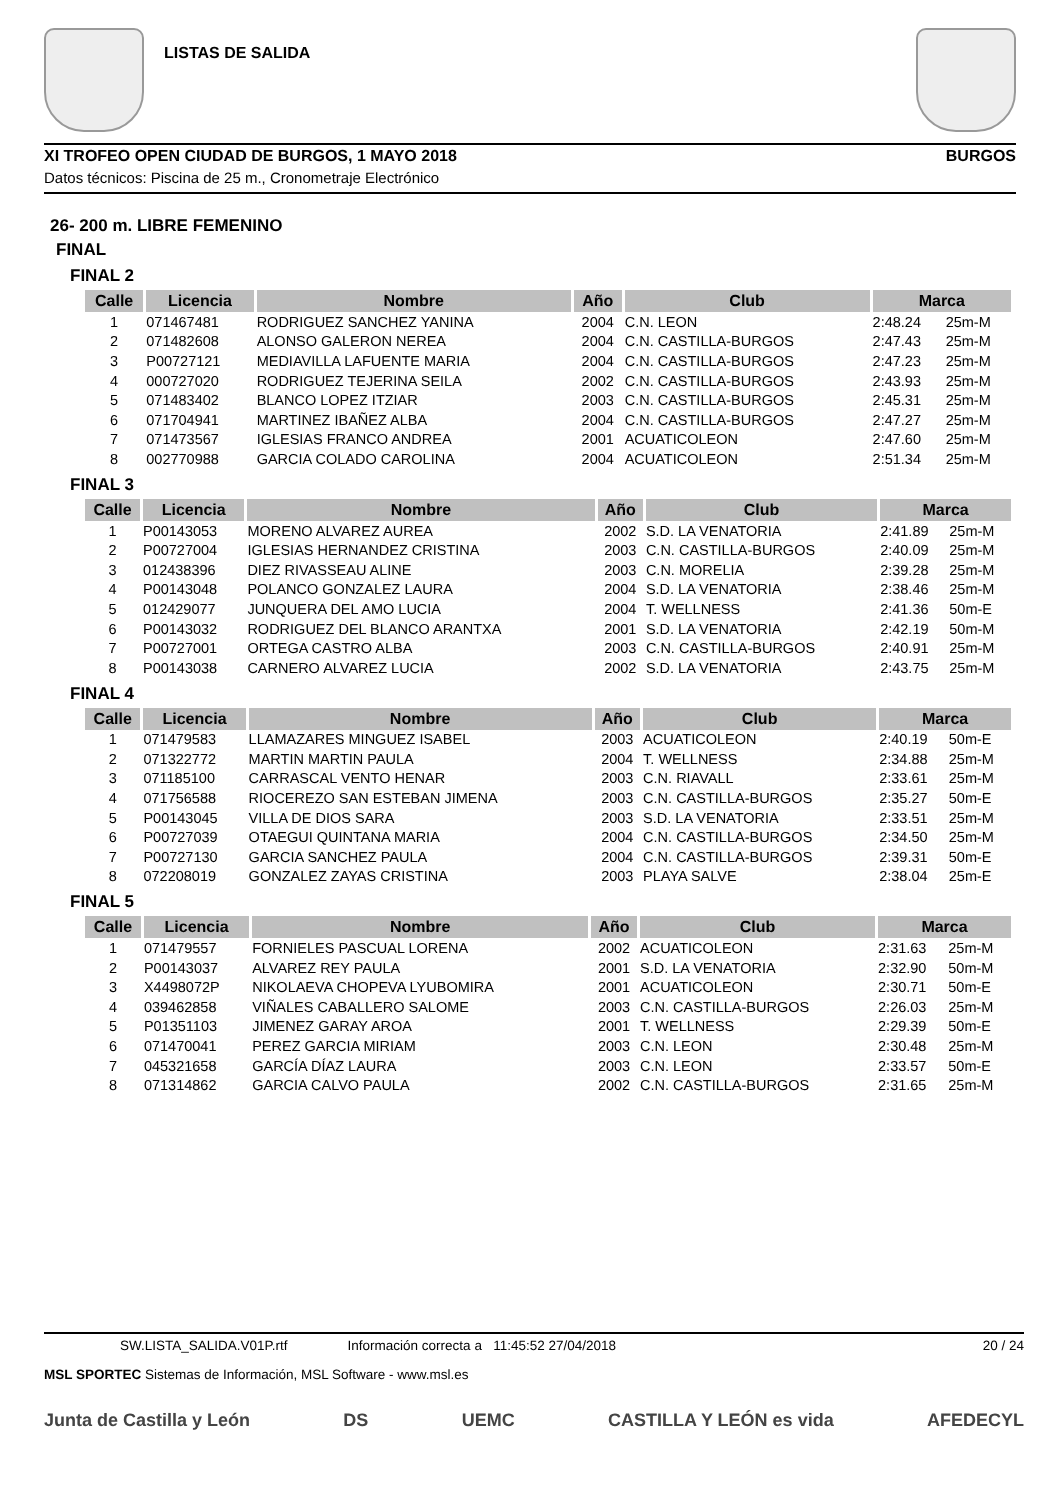LISTAS DE SALIDA
XI TROFEO OPEN CIUDAD DE BURGOS, 1 MAYO 2018 BURGOS
Datos técnicos: Piscina de 25 m., Cronometraje Electrónico
26- 200 m. LIBRE FEMENINO
FINAL
FINAL 2
| Calle | Licencia | Nombre | Año | Club | Marca | |
| --- | --- | --- | --- | --- | --- | --- |
| 1 | 071467481 | RODRIGUEZ SANCHEZ YANINA | 2004 | C.N. LEON | 2:48.24 | 25m-M |
| 2 | 071482608 | ALONSO GALERON NEREA | 2004 | C.N. CASTILLA-BURGOS | 2:47.43 | 25m-M |
| 3 | P00727121 | MEDIAVILLA LAFUENTE MARIA | 2004 | C.N. CASTILLA-BURGOS | 2:47.23 | 25m-M |
| 4 | 000727020 | RODRIGUEZ TEJERINA SEILA | 2002 | C.N. CASTILLA-BURGOS | 2:43.93 | 25m-M |
| 5 | 071483402 | BLANCO LOPEZ ITZIAR | 2003 | C.N. CASTILLA-BURGOS | 2:45.31 | 25m-M |
| 6 | 071704941 | MARTINEZ IBAÑEZ ALBA | 2004 | C.N. CASTILLA-BURGOS | 2:47.27 | 25m-M |
| 7 | 071473567 | IGLESIAS FRANCO ANDREA | 2001 | ACUATICOLEON | 2:47.60 | 25m-M |
| 8 | 002770988 | GARCIA COLADO CAROLINA | 2004 | ACUATICOLEON | 2:51.34 | 25m-M |
FINAL 3
| Calle | Licencia | Nombre | Año | Club | Marca | |
| --- | --- | --- | --- | --- | --- | --- |
| 1 | P00143053 | MORENO ALVAREZ AUREA | 2002 | S.D. LA VENATORIA | 2:41.89 | 25m-M |
| 2 | P00727004 | IGLESIAS HERNANDEZ CRISTINA | 2003 | C.N. CASTILLA-BURGOS | 2:40.09 | 25m-M |
| 3 | 012438396 | DIEZ RIVASSEAU ALINE | 2003 | C.N. MORELIA | 2:39.28 | 25m-M |
| 4 | P00143048 | POLANCO GONZALEZ LAURA | 2004 | S.D. LA VENATORIA | 2:38.46 | 25m-M |
| 5 | 012429077 | JUNQUERA DEL AMO LUCIA | 2004 | T. WELLNESS | 2:41.36 | 50m-E |
| 6 | P00143032 | RODRIGUEZ DEL BLANCO ARANTXA | 2001 | S.D. LA VENATORIA | 2:42.19 | 50m-M |
| 7 | P00727001 | ORTEGA CASTRO ALBA | 2003 | C.N. CASTILLA-BURGOS | 2:40.91 | 25m-M |
| 8 | P00143038 | CARNERO ALVAREZ LUCIA | 2002 | S.D. LA VENATORIA | 2:43.75 | 25m-M |
FINAL 4
| Calle | Licencia | Nombre | Año | Club | Marca | |
| --- | --- | --- | --- | --- | --- | --- |
| 1 | 071479583 | LLAMAZARES MINGUEZ ISABEL | 2003 | ACUATICOLEON | 2:40.19 | 50m-E |
| 2 | 071322772 | MARTIN MARTIN PAULA | 2004 | T. WELLNESS | 2:34.88 | 25m-M |
| 3 | 071185100 | CARRASCAL VENTO HENAR | 2003 | C.N. RIAVALL | 2:33.61 | 25m-M |
| 4 | 071756588 | RIOCEREZO SAN ESTEBAN JIMENA | 2003 | C.N. CASTILLA-BURGOS | 2:35.27 | 50m-E |
| 5 | P00143045 | VILLA DE DIOS SARA | 2003 | S.D. LA VENATORIA | 2:33.51 | 25m-M |
| 6 | P00727039 | OTAEGUI QUINTANA MARIA | 2004 | C.N. CASTILLA-BURGOS | 2:34.50 | 25m-M |
| 7 | P00727130 | GARCIA SANCHEZ PAULA | 2004 | C.N. CASTILLA-BURGOS | 2:39.31 | 50m-E |
| 8 | 072208019 | GONZALEZ ZAYAS CRISTINA | 2003 | PLAYA SALVE | 2:38.04 | 25m-E |
FINAL 5
| Calle | Licencia | Nombre | Año | Club | Marca | |
| --- | --- | --- | --- | --- | --- | --- |
| 1 | 071479557 | FORNIELES PASCUAL LORENA | 2002 | ACUATICOLEON | 2:31.63 | 25m-M |
| 2 | P00143037 | ALVAREZ REY PAULA | 2001 | S.D. LA VENATORIA | 2:32.90 | 50m-M |
| 3 | X4498072P | NIKOLAEVA CHOPEVA LYUBOMIRA | 2001 | ACUATICOLEON | 2:30.71 | 50m-E |
| 4 | 039462858 | VIÑALES CABALLERO SALOME | 2003 | C.N. CASTILLA-BURGOS | 2:26.03 | 25m-M |
| 5 | P01351103 | JIMENEZ GARAY AROA | 2001 | T. WELLNESS | 2:29.39 | 50m-E |
| 6 | 071470041 | PEREZ GARCIA MIRIAM | 2003 | C.N. LEON | 2:30.48 | 25m-M |
| 7 | 045321658 | GARCÍA DÍAZ LAURA | 2003 | C.N. LEON | 2:33.57 | 50m-E |
| 8 | 071314862 | GARCIA CALVO PAULA | 2002 | C.N. CASTILLA-BURGOS | 2:31.65 | 25m-M |
SW.LISTA_SALIDA.V01P.rtf Información correcta a 11:45:52 27/04/2018 20 / 24
MSL SPORTEC Sistemas de Información, MSL Software - www.msl.es
Junta de Castilla y León DS UEMC CASTILLA Y LEÓN es vida AFEDECYL